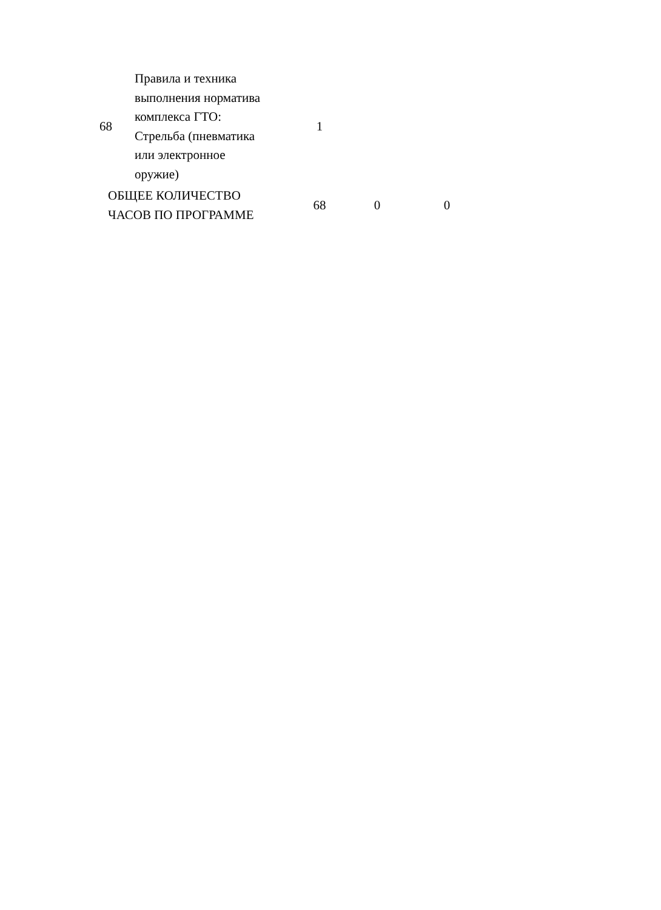| 68 | Правила и техника выполнения норматива комплекса ГТО: Стрельба (пневматика или электронное оружие) | 1 | | |
| ОБЩЕЕ КОЛИЧЕСТВО ЧАСОВ ПО ПРОГРАММЕ | | 68 | 0 | 0 |